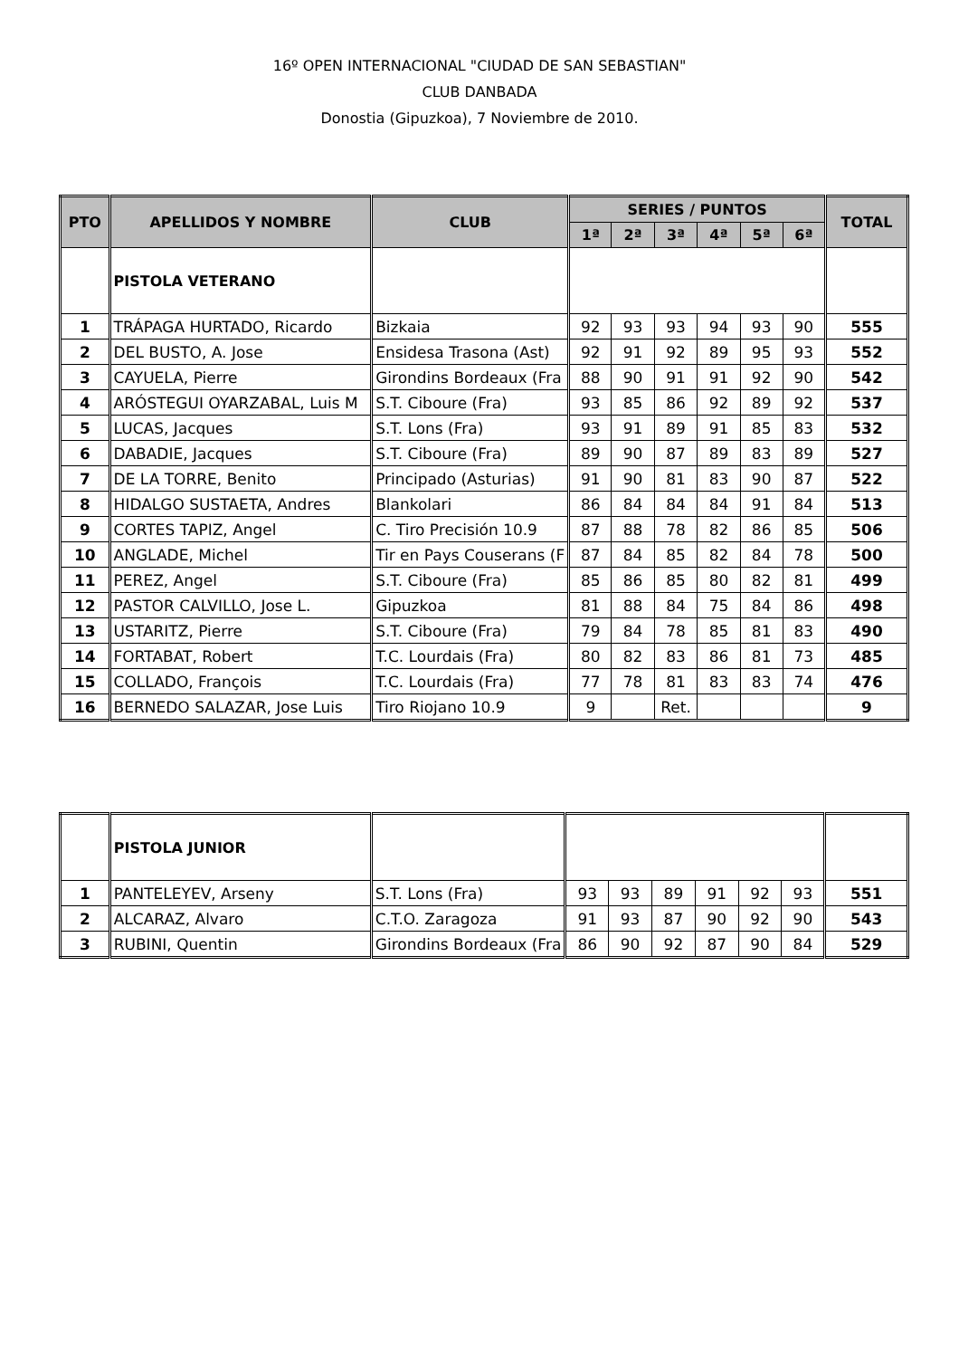16º OPEN INTERNACIONAL "CIUDAD DE SAN SEBASTIAN"
CLUB DANBADA
Donostia (Gipuzkoa), 7 Noviembre de 2010.
| PTO | APELLIDOS Y NOMBRE | CLUB | SERIES / PUNTOS | | | | | | TOTAL |
| --- | --- | --- | --- | --- | --- | --- | --- | --- | --- |
| | | | 1ª | 2ª | 3ª | 4ª | 5ª | 6ª | |
| | PISTOLA VETERANO | | | | | | | | |
| 1 | TRÁPAGA HURTADO, Ricardo | Bizkaia | 92 | 93 | 93 | 94 | 93 | 90 | 555 |
| 2 | DEL BUSTO, A. Jose | Ensidesa Trasona (Ast) | 92 | 91 | 92 | 89 | 95 | 93 | 552 |
| 3 | CAYUELA, Pierre | Girondins Bordeaux (Fra | 88 | 90 | 91 | 91 | 92 | 90 | 542 |
| 4 | ARÓSTEGUI OYARZABAL, Luis M | S.T. Ciboure (Fra) | 93 | 85 | 86 | 92 | 89 | 92 | 537 |
| 5 | LUCAS, Jacques | S.T. Lons (Fra) | 93 | 91 | 89 | 91 | 85 | 83 | 532 |
| 6 | DABADIE, Jacques | S.T. Ciboure (Fra) | 89 | 90 | 87 | 89 | 83 | 89 | 527 |
| 7 | DE LA TORRE, Benito | Principado (Asturias) | 91 | 90 | 81 | 83 | 90 | 87 | 522 |
| 8 | HIDALGO SUSTAETA, Andres | Blankolari | 86 | 84 | 84 | 84 | 91 | 84 | 513 |
| 9 | CORTES TAPIZ, Angel | C. Tiro Precisión 10.9 | 87 | 88 | 78 | 82 | 86 | 85 | 506 |
| 10 | ANGLADE, Michel | Tir en Pays Couserans (F | 87 | 84 | 85 | 82 | 84 | 78 | 500 |
| 11 | PEREZ, Angel | S.T. Ciboure (Fra) | 85 | 86 | 85 | 80 | 82 | 81 | 499 |
| 12 | PASTOR CALVILLO, Jose L. | Gipuzkoa | 81 | 88 | 84 | 75 | 84 | 86 | 498 |
| 13 | USTARITZ, Pierre | S.T. Ciboure (Fra) | 79 | 84 | 78 | 85 | 81 | 83 | 490 |
| 14 | FORTABAT, Robert | T.C. Lourdais (Fra) | 80 | 82 | 83 | 86 | 81 | 73 | 485 |
| 15 | COLLADO, François | T.C. Lourdais (Fra) | 77 | 78 | 81 | 83 | 83 | 74 | 476 |
| 16 | BERNEDO SALAZAR, Jose Luis | Tiro Riojano 10.9 | 9 | | Ret. | | | | 9 |
| | PISTOLA JUNIOR | | | | | | | | |
| 1 | PANTELEYEV, Arseny | S.T. Lons (Fra) | 93 | 93 | 89 | 91 | 92 | 93 | 551 |
| 2 | ALCARAZ, Alvaro | C.T.O. Zaragoza | 91 | 93 | 87 | 90 | 92 | 90 | 543 |
| 3 | RUBINI, Quentin | Girondins Bordeaux (Fra | 86 | 90 | 92 | 87 | 90 | 84 | 529 |